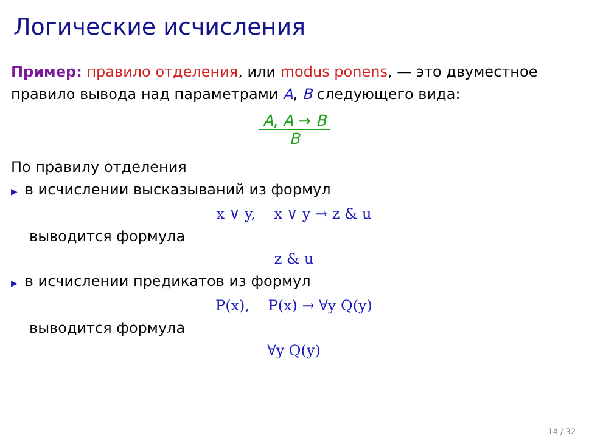Логические исчисления
Пример: правило отделения, или modus ponens, — это двуместное правило вывода над параметрами A, B следующего вида:
A, A → B
B
По правилу отделения
▶ в исчислении высказываний из формул
x ∨ y, x ∨ y → z & u
выводится формула
z & u
▶ в исчислении предикатов из формул
P(x), P(x) → ∀y Q(y)
выводится формула
∀y Q(y)
14 / 32